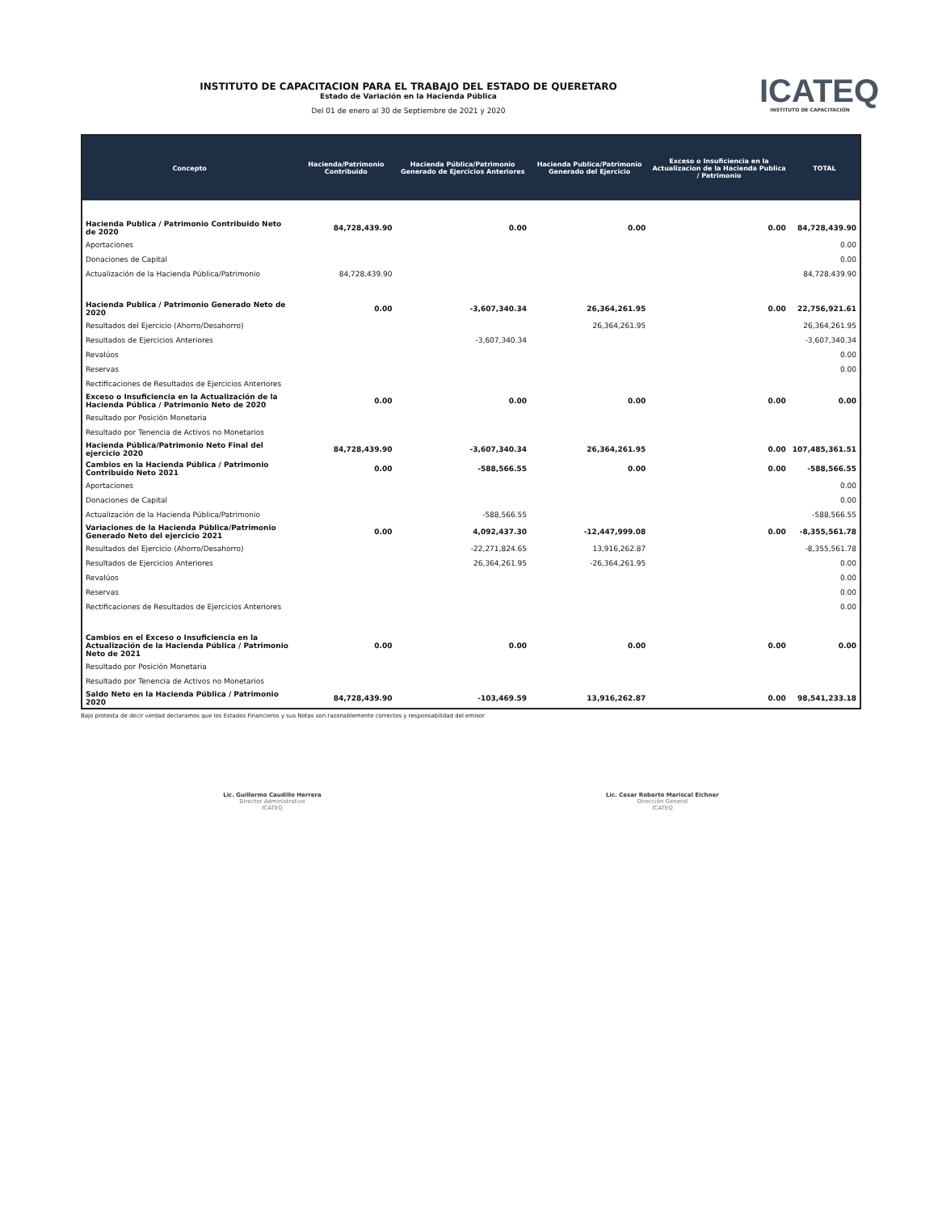INSTITUTO DE CAPACITACION PARA EL TRABAJO DEL ESTADO DE QUERETARO
Estado de Variación en la Hacienda Pública
Del 01 de enero al 30 de Septiembre de 2021 y 2020
ICATEQ
INSTITUTO DE CAPACITACIÓN
| Concepto | Hacienda/Patrimonio Contribuido | Hacienda Pública/Patrimonio Generado de Ejercicios Anteriores | Hacienda Publica/Patrimonio Generado del Ejercicio | Exceso o Insuficiencia en la Actualizacion de la Hacienda Publica / Patrimonio | TOTAL |
| --- | --- | --- | --- | --- | --- |
| Hacienda Publica / Patrimonio Contribuido Neto de 2020 | 84,728,439.90 | 0.00 | 0.00 | 0.00 | 84,728,439.90 |
| Aportaciones | | | | | 0.00 |
| Donaciones de Capital | | | | | 0.00 |
| Actualización de la Hacienda Pública/Patrimonio | 84,728,439.90 | | | | 84,728,439.90 |
| Hacienda Publica / Patrimonio Generado Neto de 2020 | 0.00 | -3,607,340.34 | 26,364,261.95 | 0.00 | 22,756,921.61 |
| Resultados del Ejercicio (Ahorro/Desahorro) | | | 26,364,261.95 | | 26,364,261.95 |
| Resultados de Ejercicios Anteriores | | -3,607,340.34 | | | -3,607,340.34 |
| Revalúos | | | | | 0.00 |
| Reservas | | | | | 0.00 |
| Rectificaciones de Resultados de Ejercicios Anteriores | | | | | |
| Exceso o Insuficiencia en la Actualización de la Hacienda Pública / Patrimonio Neto de 2020 | 0.00 | 0.00 | 0.00 | 0.00 | 0.00 |
| Resultado por Posición Monetaria | | | | | |
| Resultado por Tenencia de Activos no Monetarios | | | | | |
| Hacienda Pública/Patrimonio Neto Final del ejercicio 2020 | 84,728,439.90 | -3,607,340.34 | 26,364,261.95 | 0.00 | 107,485,361.51 |
| Cambios en la Hacienda Pública / Patrimonio Contribuido Neto 2021 | 0.00 | -588,566.55 | 0.00 | 0.00 | -588,566.55 |
| Aportaciones | | | | | 0.00 |
| Donaciones de Capital | | | | | 0.00 |
| Actualización de la Hacienda Pública/Patrimonio | | -588,566.55 | | | -588,566.55 |
| Variaciones de la Hacienda Pública/Patrimonio Generado Neto del ejercicio 2021 | 0.00 | 4,092,437.30 | -12,447,999.08 | 0.00 | -8,355,561.78 |
| Resultados del Ejercicio (Ahorro/Desahorro) | | -22,271,824.65 | 13,916,262.87 | | -8,355,561.78 |
| Resultados de Ejercicios Anteriores | | 26,364,261.95 | -26,364,261.95 | | 0.00 |
| Revalúos | | | | | 0.00 |
| Reservas | | | | | 0.00 |
| Rectificaciones de Resultados de Ejercicios Anteriores | | | | | 0.00 |
| Cambios en el Exceso o Insuficiencia en la Actualización de la Hacienda Pública / Patrimonio Neto de 2021 | 0.00 | 0.00 | 0.00 | 0.00 | 0.00 |
| Resultado por Posición Monetaria | | | | | |
| Resultado por Tenencia de Activos no Monetarios | | | | | |
| Saldo Neto en la Hacienda Pública / Patrimonio 2020 | 84,728,439.90 | -103,469.59 | 13,916,262.87 | 0.00 | 98,541,233.18 |
Bajo protesta de decir verdad declaramos que los Estados Financieros y sus Notas son razonablemente correctos y responsabilidad del emisor
Lic. Guillermo Caudillo Herrera
Director Administrativo
ICATEQ
Lic. Cesar Roberto Mariscal Eichner
Dirección General
ICATEQ